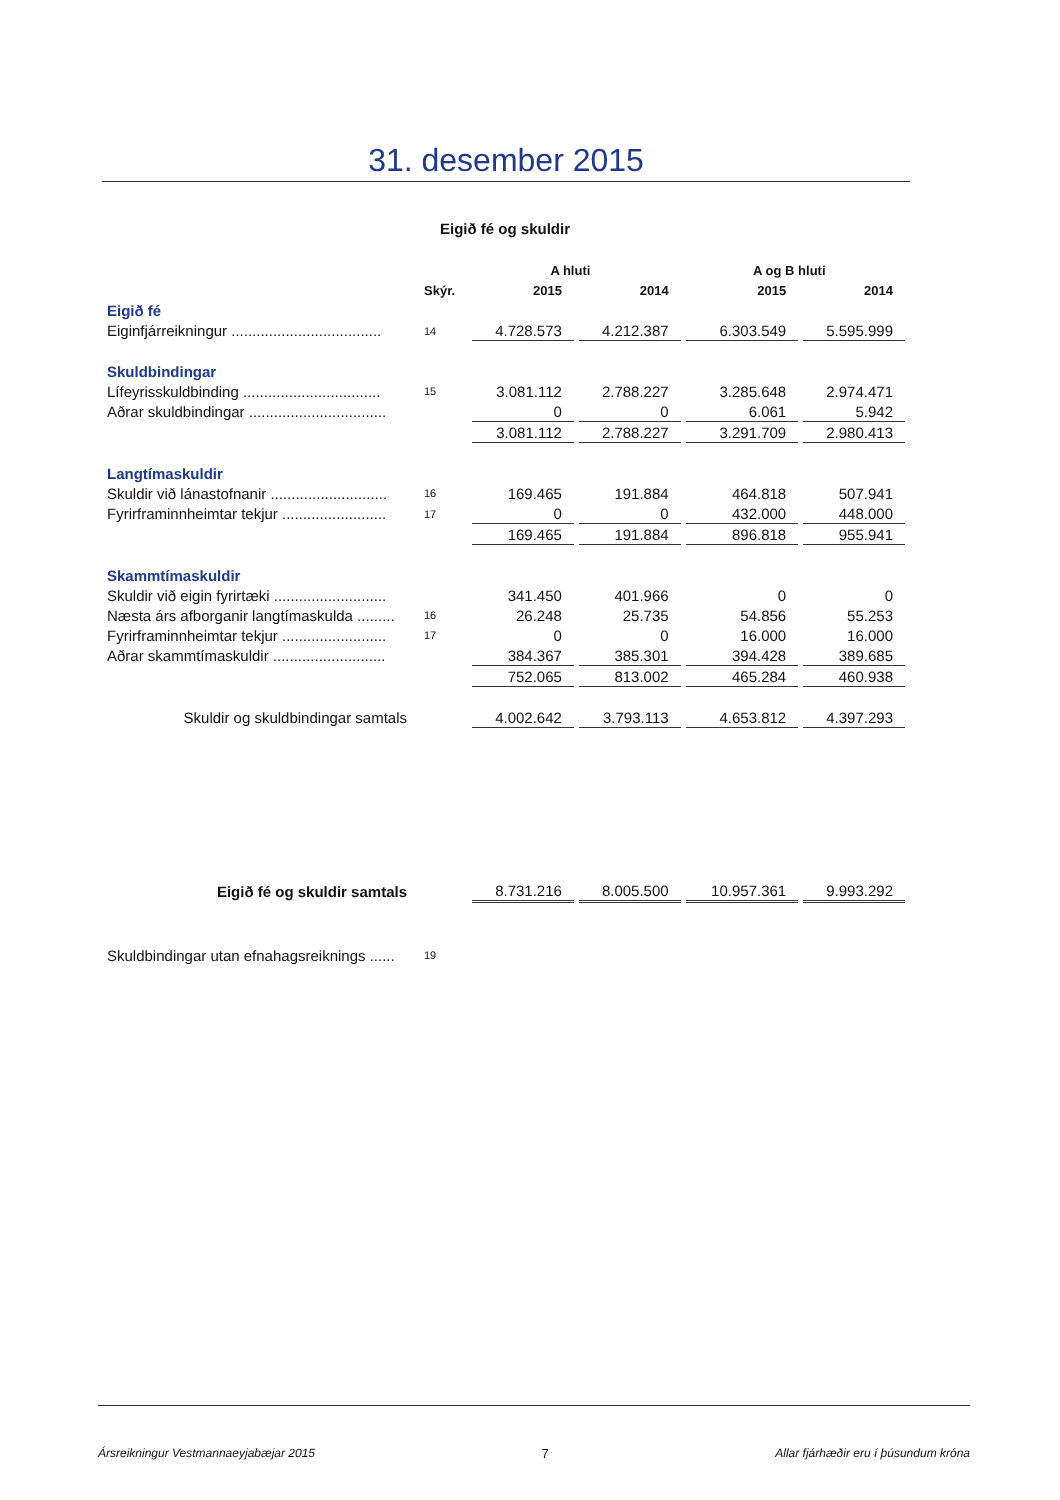31. desember 2015
Eigið fé og skuldir
| | | A hluti | | A og B hluti | |
| --- | --- | --- | --- | --- | --- |
| | Skýr. | 2015 | 2014 | 2015 | 2014 |
| Eigið fé | | | | | |
| Eiginfjárreikningur .................................... | 14 | 4.728.573 | 4.212.387 | 6.303.549 | 5.595.999 |
| Skuldbindingar | | | | | |
| Lífeyrisskuldbinding ................................. | 15 | 3.081.112 | 2.788.227 | 3.285.648 | 2.974.471 |
| Aðrar skuldbindingar ................................. | | 0 | 0 | 6.061 | 5.942 |
| | | 3.081.112 | 2.788.227 | 3.291.709 | 2.980.413 |
| Langtímaskuldir | | | | | |
| Skuldir við lánastofnanir ............................ | 16 | 169.465 | 191.884 | 464.818 | 507.941 |
| Fyrirframinnheimtar tekjur ......................... | 17 | 0 | 0 | 432.000 | 448.000 |
| | | 169.465 | 191.884 | 896.818 | 955.941 |
| Skammtímaskuldir | | | | | |
| Skuldir við eigin fyrirtæki ........................... | | 341.450 | 401.966 | 0 | 0 |
| Næsta árs afborganir langtímaskulda ......... | 16 | 26.248 | 25.735 | 54.856 | 55.253 |
| Fyrirframinnheimtar tekjur ......................... | 17 | 0 | 0 | 16.000 | 16.000 |
| Aðrar skammtímaskuldir ........................... | | 384.367 | 385.301 | 394.428 | 389.685 |
| | | 752.065 | 813.002 | 465.284 | 460.938 |
| Skuldir og skuldbindingar samtals | | 4.002.642 | 3.793.113 | 4.653.812 | 4.397.293 |
| Eigið fé og skuldir samtals | | 8.731.216 | 8.005.500 | 10.957.361 | 9.993.292 |
| Skuldbindingar utan efnahagsreiknings ...... | 19 | | | | |
Ársreikningur Vestmannaeyjabæjar 2015 7 Allar fjárhæðir eru í þúsundum króna